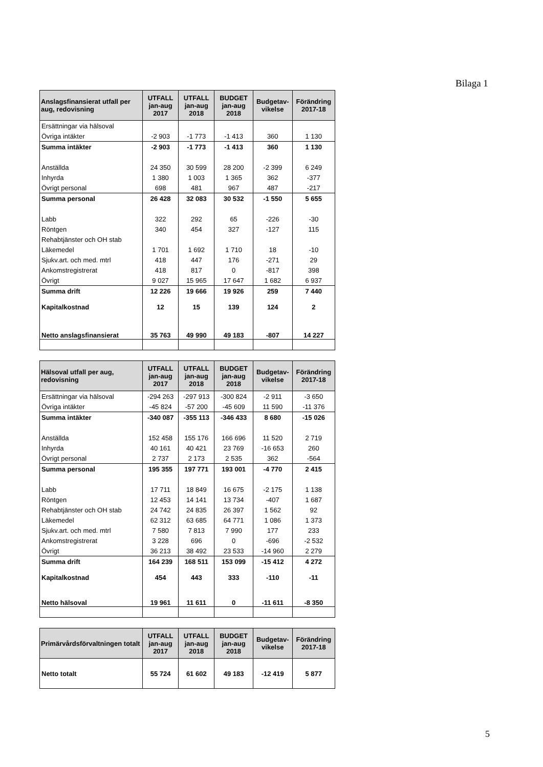Bilaga 1
| Anslagsfinansierat utfall per aug, redovisning | UTFALL jan-aug 2017 | UTFALL jan-aug 2018 | BUDGET jan-aug 2018 | Budgetav-vikelse | Förändring 2017-18 |
| --- | --- | --- | --- | --- | --- |
| Ersättningar via hälsoval | | | | | |
| Övriga intäkter | -2 903 | -1 773 | -1 413 | 360 | 1 130 |
| Summa intäkter | -2 903 | -1 773 | -1 413 | 360 | 1 130 |
| Anställda | 24 350 | 30 599 | 28 200 | -2 399 | 6 249 |
| Inhyrda | 1 380 | 1 003 | 1 365 | 362 | -377 |
| Övrigt personal | 698 | 481 | 967 | 487 | -217 |
| Summa personal | 26 428 | 32 083 | 30 532 | -1 550 | 5 655 |
| Labb | 322 | 292 | 65 | -226 | -30 |
| Röntgen | 340 | 454 | 327 | -127 | 115 |
| Rehabtjänster och OH stab | | | | | |
| Läkemedel | 1 701 | 1 692 | 1 710 | 18 | -10 |
| Sjukv.art. och med. mtrl | 418 | 447 | 176 | -271 | 29 |
| Ankomstregistrerat | 418 | 817 | 0 | -817 | 398 |
| Övrigt | 9 027 | 15 965 | 17 647 | 1 682 | 6 937 |
| Summa drift | 12 226 | 19 666 | 19 926 | 259 | 7 440 |
| Kapitalkostnad | 12 | 15 | 139 | 124 | 2 |
| Netto anslagsfinansierat | 35 763 | 49 990 | 49 183 | -807 | 14 227 |
| Hälsoval utfall per aug, redovisning | UTFALL jan-aug 2017 | UTFALL jan-aug 2018 | BUDGET jan-aug 2018 | Budgetav-vikelse | Förändring 2017-18 |
| --- | --- | --- | --- | --- | --- |
| Ersättningar via hälsoval | -294 263 | -297 913 | -300 824 | -2 911 | -3 650 |
| Övriga intäkter | -45 824 | -57 200 | -45 609 | 11 590 | -11 376 |
| Summa intäkter | -340 087 | -355 113 | -346 433 | 8 680 | -15 026 |
| Anställda | 152 458 | 155 176 | 166 696 | 11 520 | 2 719 |
| Inhyrda | 40 161 | 40 421 | 23 769 | -16 653 | 260 |
| Övrigt personal | 2 737 | 2 173 | 2 535 | 362 | -564 |
| Summa personal | 195 355 | 197 771 | 193 001 | -4 770 | 2 415 |
| Labb | 17 711 | 18 849 | 16 675 | -2 175 | 1 138 |
| Röntgen | 12 453 | 14 141 | 13 734 | -407 | 1 687 |
| Rehabtjänster och OH stab | 24 742 | 24 835 | 26 397 | 1 562 | 92 |
| Läkemedel | 62 312 | 63 685 | 64 771 | 1 086 | 1 373 |
| Sjukv.art. och med. mtrl | 7 580 | 7 813 | 7 990 | 177 | 233 |
| Ankomstregistrerat | 3 228 | 696 | 0 | -696 | -2 532 |
| Övrigt | 36 213 | 38 492 | 23 533 | -14 960 | 2 279 |
| Summa drift | 164 239 | 168 511 | 153 099 | -15 412 | 4 272 |
| Kapitalkostnad | 454 | 443 | 333 | -110 | -11 |
| Netto hälsoval | 19 961 | 11 611 | 0 | -11 611 | -8 350 |
| Primärvårdsförvaltningen totalt | UTFALL jan-aug 2017 | UTFALL jan-aug 2018 | BUDGET jan-aug 2018 | Budgetav-vikelse | Förändring 2017-18 |
| --- | --- | --- | --- | --- | --- |
| Netto totalt | 55 724 | 61 602 | 49 183 | -12 419 | 5 877 |
5